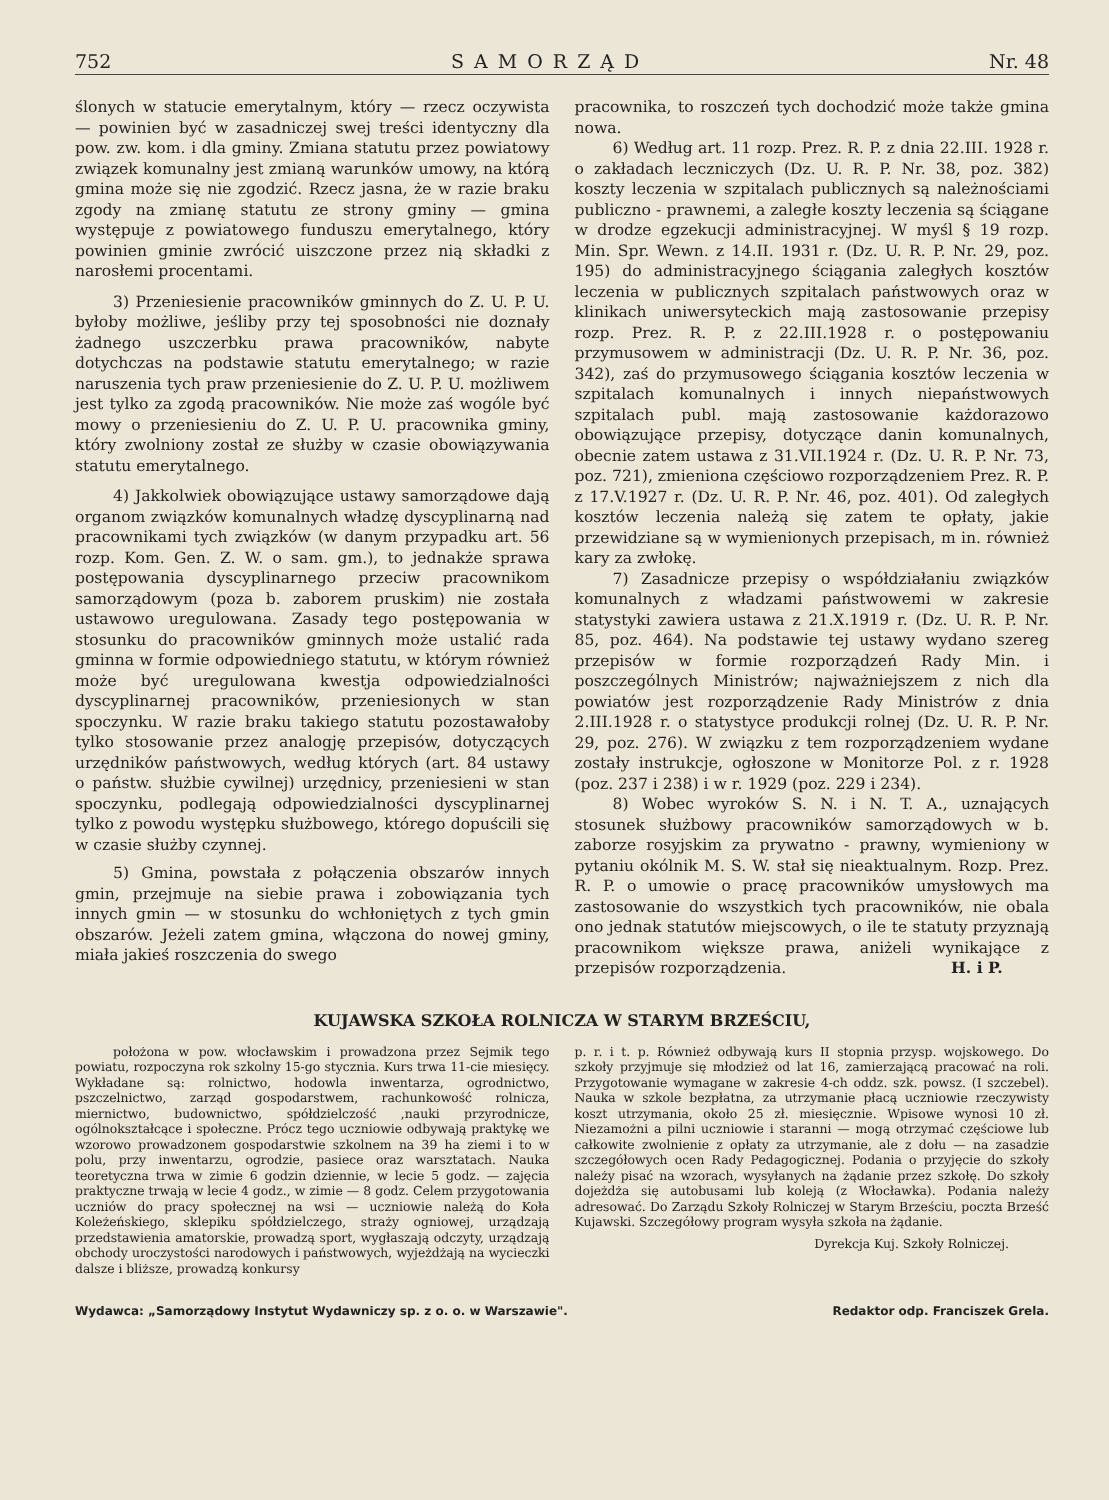752 SAMORZĄD Nr. 48
ślonych w statucie emerytalnym, który — rzecz oczywista — powinien być w zasadniczej swej treści identyczny dla pow. zw. kom. i dla gminy. Zmiana statutu przez powiatowy związek komunalny jest zmianą warunków umowy, na którą gmina może się nie zgodzić. Rzecz jasna, że w razie braku zgody na zmianę statutu ze strony gminy — gmina występuje z powiatowego funduszu emerytalnego, który powinien gminie zwrócić uiszczone przez nią składki z narosłemi procentami.
3) Przeniesienie pracowników gminnych do Z. U. P. U. byłoby możliwe, jeśliby przy tej sposobności nie doznały żadnego uszczerbku prawa pracowników, nabyte dotychczas na podstawie statutu emerytalnego; w razie naruszenia tych praw przeniesienie do Z. U. P. U. możliwem jest tylko za zgodą pracowników. Nie może zaś wogóle być mowy o przeniesieniu do Z. U. P. U. pracownika gminy, który zwolniony został ze służby w czasie obowiązywania statutu emerytalnego.
4) Jakkolwiek obowiązujące ustawy samorządowe dają organom związków komunalnych władzę dyscyplinarną nad pracownikami tych związków (w danym przypadku art. 56 rozp. Kom. Gen. Z. W. o sam. gm.), to jednakże sprawa postępowania dyscyplinarnego przeciw pracownikom samorządowym (poza b. zaborem pruskim) nie została ustawowo uregulowana. Zasady tego postępowania w stosunku do pracowników gminnych może ustalić rada gminna w formie odpowiedniego statutu, w którym również może być uregulowana kwestja odpowiedzialności dyscyplinarnej pracowników, przeniesionych w stan spoczynku. W razie braku takiego statutu pozostawałoby tylko stosowanie przez analogję przepisów, dotyczących urzędników państwowych, według których (art. 84 ustawy o państw. służbie cywilnej) urzędnicy, przeniesieni w stan spoczynku, podlegają odpowiedzialności dyscyplinarnej tylko z powodu występku służbowego, którego dopuścili się w czasie służby czynnej.
5) Gmina, powstała z połączenia obszarów innych gmin, przejmuje na siebie prawa i zobowiązania tych innych gmin — w stosunku do wchłoniętych z tych gmin obszarów. Jeżeli zatem gmina, włączona do nowej gminy, miała jakieś roszczenia do swego
pracownika, to roszczeń tych dochodzić może także gmina nowa.
6) Według art. 11 rozp. Prez. R. P. z dnia 22.III. 1928 r. o zakładach leczniczych (Dz. U. R. P. Nr. 38, poz. 382) koszty leczenia w szpitalach publicznych są należnościami publiczno - prawnemi, a zaległe koszty leczenia są ściągane w drodze egzekucji administracyjnej. W myśl § 19 rozp. Min. Spr. Wewn. z 14.II. 1931 r. (Dz. U. R. P. Nr. 29, poz. 195) do administracyjnego ściągania zaległych kosztów leczenia w publicznych szpitalach państwowych oraz w klinikach uniwersyteckich mają zastosowanie przepisy rozp. Prez. R. P. z 22.III.1928 r. o postępowaniu przymusowem w administracji (Dz. U. R. P. Nr. 36, poz. 342), zaś do przymusowego ściągania kosztów leczenia w szpitalach komunalnych i innych niepaństwowych szpitalach publ. mają zastosowanie każdorazowo obowiązujące przepisy, dotyczące danin komunalnych, obecnie zatem ustawa z 31.VII.1924 r. (Dz. U. R. P. Nr. 73, poz. 721), zmieniona częściowo rozporządzeniem Prez. R. P. z 17.V.1927 r. (Dz. U. R. P. Nr. 46, poz. 401). Od zaległych kosztów leczenia należą się zatem te opłaty, jakie przewidziane są w wymienionych przepisach, m in. również kary za zwłokę.
7) Zasadnicze przepisy o współdziałaniu związków komunalnych z władzami państwowemi w zakresie statystyki zawiera ustawa z 21.X.1919 r. (Dz. U. R. P. Nr. 85, poz. 464). Na podstawie tej ustawy wydano szereg przepisów w formie rozporządzeń Rady Min. i poszczególnych Ministrów; najważniejszem z nich dla powiatów jest rozporządzenie Rady Ministrów z dnia 2.III.1928 r. o statystyce produkcji rolnej (Dz. U. R. P. Nr. 29, poz. 276). W związku z tem rozporządzeniem wydane zostały instrukcje, ogłoszone w Monitorze Pol. z r. 1928 (poz. 237 i 238) i w r. 1929 (poz. 229 i 234).
8) Wobec wyroków S. N. i N. T. A., uznających stosunek służbowy pracowników samorządowych w b. zaborze rosyjskim za prywatno - prawny, wymieniony w pytaniu okólnik M. S. W. stał się nieaktualnym. Rozp. Prez. R. P. o umowie o pracę pracowników umysłowych ma zastosowanie do wszystkich tych pracowników, nie obala ono jednak statutów miejscowych, o ile te statuty przyznają pracownikom większe prawa, aniżeli wynikające z przepisów rozporządzenia. H. i P.
KUJAWSKA SZKOŁA ROLNICZA W STARYM BRZEŚCIU,
położona w pow. włocławskim i prowadzona przez Sejmik tego powiatu, rozpoczyna rok szkolny 15-go stycznia. Kurs trwa 11-cie miesięcy. Wykładane są: rolnictwo, hodowla inwentarza, ogrodnictwo, pszczelnictwo, zarząd gospodarstwem, rachunkowość rolnicza, miernictwo, budownictwo, spółdzielczość ,nauki przyrodnicze, ogólnokształcące i społeczne. Prócz tego uczniowie odbywają praktykę we wzorowo prowadzonem gospodarstwie szkolnem na 39 ha ziemi i to w polu, przy inwentarzu, ogrodzie, pasiece oraz warsztatach. Nauka teoretyczna trwa w zimie 6 godzin dziennie, w lecie 5 godz. — zajęcia praktyczne trwają w lecie 4 godz., w zimie — 8 godz. Celem przygotowania uczniów do pracy społecznej na wsi — uczniowie należą do Koła Koleżeńskiego, sklepiku spółdzielczego, straży ogniowej, urządzają przedstawienia amatorskie, prowadzą sport, wygłaszają odczyty, urządzają obchody uroczystości narodowych i państwowych, wyjeżdżają na wycieczki dalsze i bliższe, prowadzą konkursy
p. r. i t. p. Również odbywają kurs II stopnia przysp. wojskowego. Do szkoły przyjmuje się młodzież od lat 16, zamierzającą pracować na roli. Przygotowanie wymagane w zakresie 4-ch oddz. szk. powsz. (I szczebel). Nauka w szkole bezpłatna, za utrzymanie płacą uczniowie rzeczywisty koszt utrzymania, około 25 zł. miesięcznie. Wpisowe wynosi 10 zł. Niezamożni a pilni uczniowie i staranni — mogą otrzymać częściowe lub całkowite zwolnienie z opłaty za utrzymanie, ale z dołu — na zasadzie szczegółowych ocen Rady Pedagogicznej. Podania o przyjęcie do szkoły należy pisać na wzorach, wysyłanych na żądanie przez szkołę. Do szkoły dojeżdża się autobusami lub koleją (z Włocławka). Podania należy adresować. Do Zarządu Szkoły Rolniczej w Starym Brześciu, poczta Brześć Kujawski. Szczegółowy program wysyła szkoła na żądanie.
Dyrekcja Kuj. Szkoły Rolniczej.
Wydawca: „Samorządowy Instytut Wydawniczy sp. z o. o. w Warszawie". Redaktor odp. Franciszek Grela.